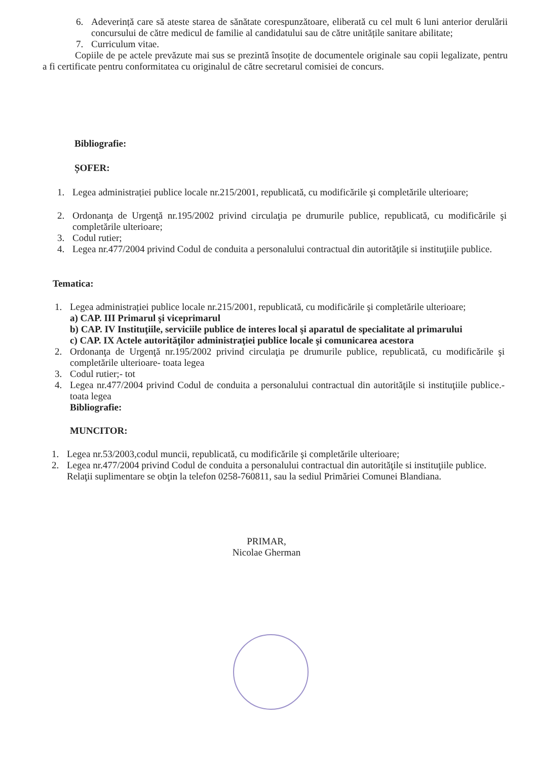6. Adeverință care să ateste starea de sănătate corespunzătoare, eliberată cu cel mult 6 luni anterior derulării concursului de către medicul de familie al candidatului sau de către unitățile sanitare abilitate;
7. Curriculum vitae.
Copiile de pe actele prevăzute mai sus se prezintă însoțite de documentele originale sau copii legalizate, pentru a fi certificate pentru conformitatea cu originalul de către secretarul comisiei de concurs.
Bibliografie:
ȘOFER:
1. Legea administrației publice locale nr.215/2001, republicată, cu modificările şi completările ulterioare;
2. Ordonanţa de Urgenţă nr.195/2002 privind circulaţia pe drumurile publice, republicată, cu modificările şi completările ulterioare;
3. Codul rutier;
4. Legea nr.477/2004 privind Codul de conduita a personalului contractual din autorităţile si instituţiile publice.
Tematica:
1. Legea administrației publice locale nr.215/2001, republicată, cu modificările şi completările ulterioare;
a) CAP. III Primarul şi viceprimarul
b) CAP. IV Instituţiile, serviciile publice de interes local şi aparatul de specialitate al primarului
c) CAP. IX Actele autorităţilor administraţiei publice locale şi comunicarea acestora
2. Ordonanţa de Urgenţă nr.195/2002 privind circulaţia pe drumurile publice, republicată, cu modificările şi completările ulterioare- toata legea
3. Codul rutier;- tot
4. Legea nr.477/2004 privind Codul de conduita a personalului contractual din autorităţile si instituţiile publice.- toata legea
Bibliografie:
MUNCITOR:
1. Legea nr.53/2003,codul muncii, republicată, cu modificările şi completările ulterioare;
2. Legea nr.477/2004 privind Codul de conduita a personalului contractual din autorităţile si instituţiile publice.
Relaţii suplimentare se obţin la telefon 0258-760811, sau la sediul Primăriei Comunei Blandiana.
PRIMAR,
Nicolae Gherman